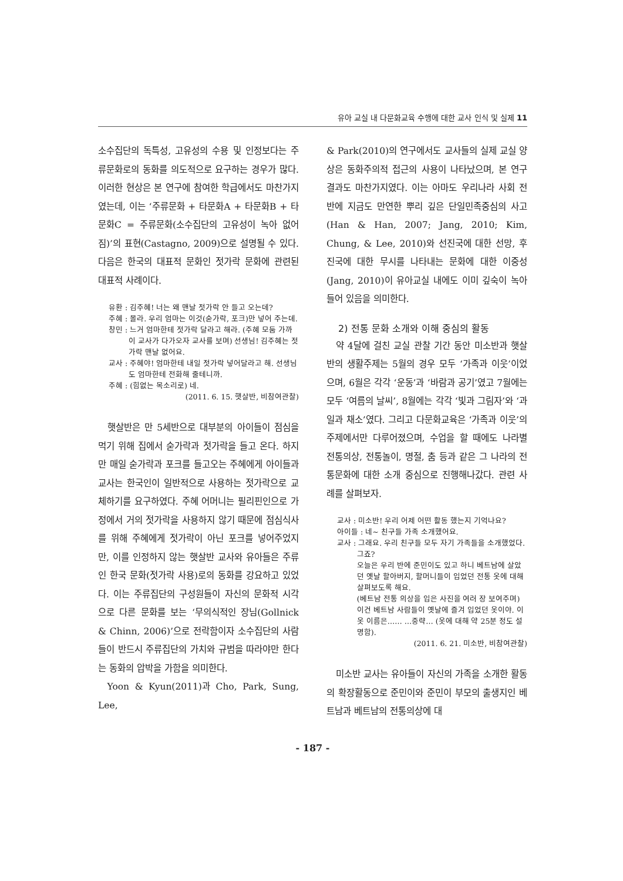유아 교실 내 다문화교육 수행에 대한 교사 인식 및 실제 11
소수집단의 독특성, 고유성의 수용 및 인정보다는 주류문화로의 동화를 의도적으로 요구하는 경우가 많다. 이러한 현상은 본 연구에 참여한 학급에서도 마찬가지였는데, 이는 ‘주류문화 + 타문화A + 타문화B + 타문화C = 주류문화(소수집단의 고유성이 녹아 없어짐)’의 표현(Castagno, 2009)으로 설명될 수 있다. 다음은 한국의 대표적 문화인 젓가락 문화에 관련된 대표적 사례이다.
유환 : 김주혜! 너는 왜 맨날 젓가락 안 들고 오는데?
주혜 : 몰라. 우리 엄마는 이것(숟가락, 포크)만 넣어 주는데.
창민 : 느거 엄마한테 젓가락 달라고 해라. (주혜 모둠 가까이 교사가 다가오자 교사를 보며) 선생님! 김주혜는 젓가락 맨날 없어요.
교사 : 주혜야! 엄마한테 내일 젓가락 넣어달라고 해. 선생님도 엄마한테 전화해 줄테니까.
주혜 : (힘없는 목소리로) 네.
(2011. 6. 15. 햇살반, 비참여관찰)
햇살반은 만 5세반으로 대부분의 아이들이 점심을 먹기 위해 집에서 숟가락과 젓가락을 들고 온다. 하지만 매일 숟가락과 포크를 들고오는 주혜에게 아이들과 교사는 한국인이 일반적으로 사용하는 젓가락으로 교체하기를 요구하였다. 주혜 어머니는 필리핀인으로 가정에서 거의 젓가락을 사용하지 않기 때문에 점심식사를 위해 주혜에게 젓가락이 아닌 포크를 넣어주었지만, 이를 인정하지 않는 햇살반 교사와 유아들은 주류인 한국 문화(젓가락 사용)로의 동화를 강요하고 있었다. 이는 주류집단의 구성원들이 자신의 문화적 시각으로 다른 문화를 보는 ‘무의식적인 장님(Gollnick & Chinn, 2006)’으로 전락함이자 소수집단의 사람들이 반드시 주류집단의 가치와 규범을 따라야만 한다는 동화의 압박을 가함을 의미한다.
Yoon & Kyun(2011)과 Cho, Park, Sung, Lee,
& Park(2010)의 연구에서도 교사들의 실제 교실 양상은 동화주의적 접근의 사용이 나타났으며, 본 연구 결과도 마찬가지였다. 이는 아마도 우리나라 사회 전반에 지금도 만연한 뿌리 깊은 단일민족중심의 사고(Han & Han, 2007; Jang, 2010; Kim, Chung, & Lee, 2010)와 선진국에 대한 선망, 후진국에 대한 무시를 나타내는 문화에 대한 이중성(Jang, 2010)이 유아교실 내에도 이미 깊숙이 녹아들어 있음을 의미한다.
2) 전통 문화 소개와 이해 중심의 활동
약 4달에 걸친 교실 관찰 기간 동안 미소반과 햇살반의 생활주제는 5월의 경우 모두 ‘가족과 이웃’이었으며, 6월은 각각 ‘운동’과 ‘바람과 공기’였고 7월에는 모두 ‘여름의 날씨’, 8월에는 각각 ‘빛과 그림자’와 ‘과일과 채소’였다. 그리고 다문화교육은 ‘가족과 이웃’의 주제에서만 다루어졌으며, 수업을 할 때에도 나라별 전통의상, 전통놀이, 명절, 춤 등과 같은 그 나라의 전통문화에 대한 소개 중심으로 진행해나갔다. 관련 사례를 살펴보자.
교사 : 미소반! 우리 어제 어떤 활동 했는지 기억나요?
아이들 : 네~ 친구들 가족 소개했어요.
교사 : 그래요. 우리 친구들 모두 자기 가족들을 소개했었다. 그죠?
오늘은 우리 반에 준민이도 있고 하니 베트남에 살았던 옛날 할아버지, 할머니들이 입었던 전통 옷에 대해 살펴보도록 해요.
(베트남 전통 의상을 입은 사진을 여러 장 보여주며) 이건 베트남 사람들이 옛날에 즐겨 입었던 옷이야. 이 옷 이름은…… …중략… (옷에 대해 약 25분 정도 설명함).
(2011. 6. 21. 미소반, 비참여관찰)
미소반 교사는 유아들이 자신의 가족을 소개한 활동의 확장활동으로 준민이와 준민이 부모의 출생지인 베트남과 베트남의 전통의상에 대
- 187 -